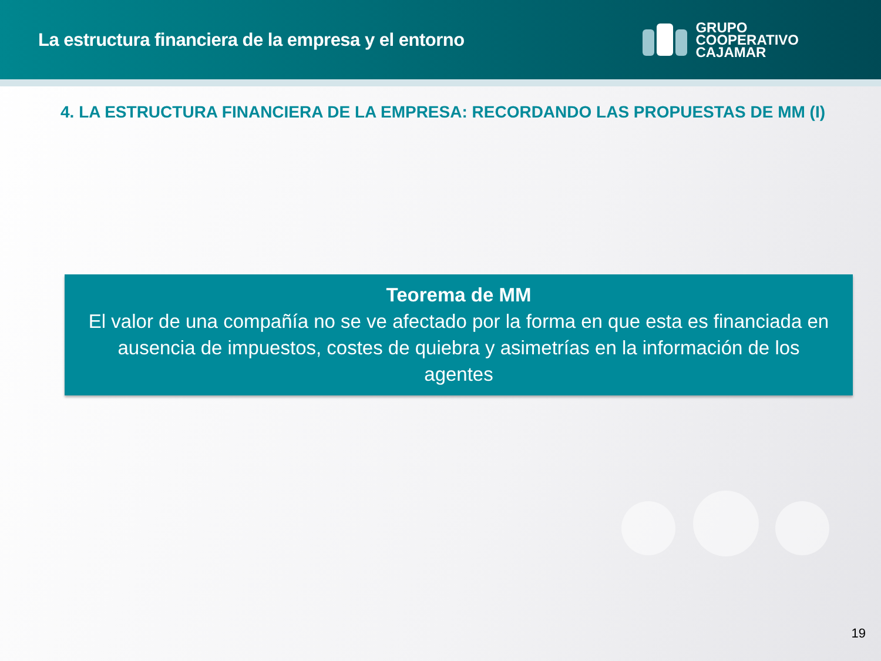La estructura financiera de la empresa y el entorno
GRUPO
COOPERATIVO
CAJAMAR
4. LA ESTRUCTURA FINANCIERA DE LA EMPRESA: RECORDANDO LAS PROPUESTAS DE MM (I)
Teorema de MM
El valor de una compañía no se ve afectado por la forma en que esta es financiada en ausencia de impuestos, costes de quiebra y asimetrías en la información de los agentes
19